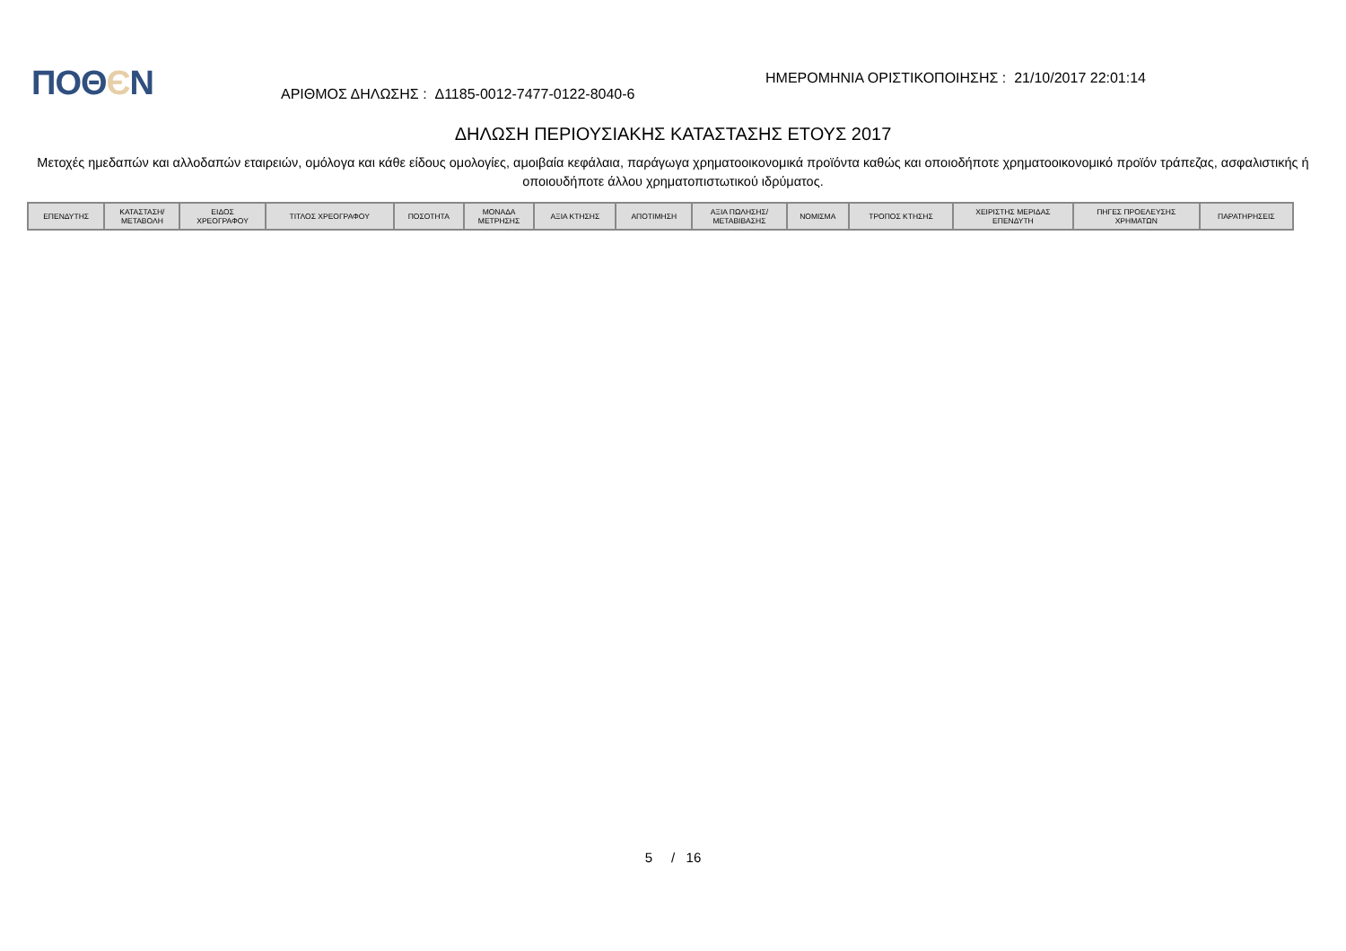ΠΟΘЄΝ
ΑΡΙΘΜΟΣ ΔΗΛΩΣΗΣ : Δ1185-0012-7477-0122-8040-6
ΗΜΕΡΟΜΗΝΙΑ ΟΡΙΣΤΙΚΟΠΟΙΗΣΗΣ : 21/10/2017 22:01:14
ΔΗΛΩΣΗ ΠΕΡΙΟΥΣΙΑΚΗΣ ΚΑΤΑΣΤΑΣΗΣ ΕΤΟΥΣ 2017
Μετοχές ημεδαπών και αλλοδαπών εταιρειών, ομόλογα και κάθε είδους ομολογίες, αμοιβαία κεφάλαια, παράγωγα χρηματοοικονομικά προϊόντα καθώς και οποιοδήποτε χρηματοοικονομικό προϊόν τράπεζας, ασφαλιστικής ή οποιουδήποτε άλλου χρηματοπιστωτικού ιδρύματος.
| ΕΠΕΝΔΥΤΗΣ | ΚΑΤΑΣΤΑΣΗ/ ΜΕΤΑΒΟΛΗ | ΕΙΔΟΣ ΧΡΕΟΓΡΑΦΟΥ | ΤΙΤΛΟΣ ΧΡΕΟΓΡΑΦΟΥ | ΠΟΣΟΤΗΤΑ | ΜΟΝΑΔΑ ΜΕΤΡΗΣΗΣ | ΑΞΙΑ ΚΤΗΣΗΣ | ΑΠΟΤΙΜΗΣΗ | ΑΞΙΑ ΠΩΛΗΣΗΣ/ ΜΕΤΑΒΙΒΑΣΗΣ | ΝΟΜΙΣΜΑ | ΤΡΟΠΟΣ ΚΤΗΣΗΣ | ΧΕΙΡΙΣΤΗΣ ΜΕΡΙΔΑΣ ΕΠΕΝΔΥΤΗ | ΠΗΓΕΣ ΠΡΟΕΛΕΥΣΗΣ ΧΡΗΜΑΤΩΝ | ΠΑΡΑΤΗΡΗΣΕΙΣ |
| --- | --- | --- | --- | --- | --- | --- | --- | --- | --- | --- | --- | --- | --- |
5 / 16